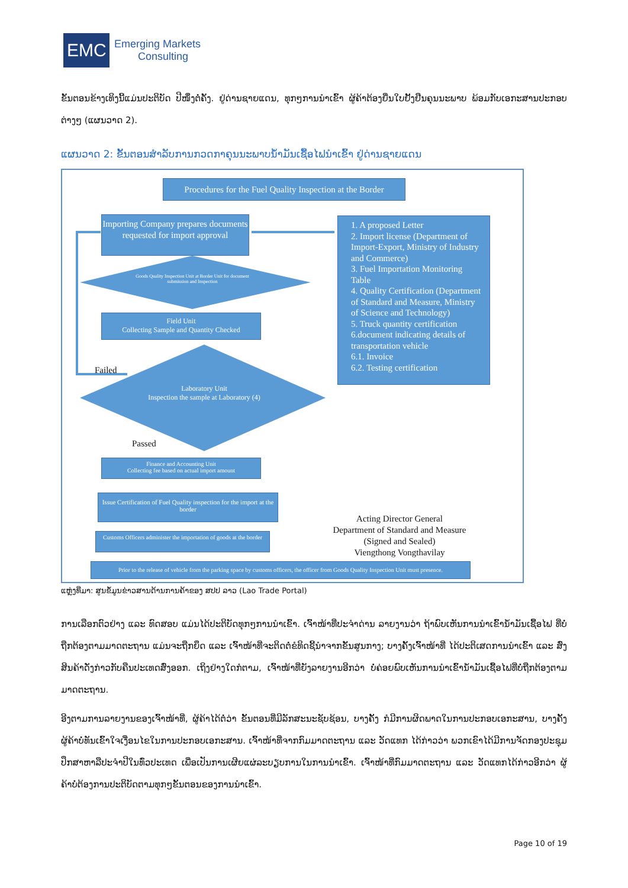EMC
Emerging Markets
Consulting
ຂັ້ນຕອນຂ້າງເທິງນີ້ແມ່ນປະຕິບັດ ປີໜຶ່ງຕໍ່ຄັ້ງ. ຢູ່ດ່ານຊາຍແດນ, ທຸກໆການນຳເຂົ້າ ຜູ້ຄ້າຕ້ອງຍື່ນໃບຢັ້ງຢືນຄຸນນະພາບ ພ້ອມກັບເອກະສານປະກອບຕ່າງໆ (ແຜນວາດ 2).
ແຜນວາດ 2: ຂັ້ນຕອນສຳລັບການກວດກາຄຸນນະພາບນ້ຳມັນເຊື້ອໄຟນຳເຂົ້າ ຢູ່ດ່ານຊາຍແດນ
Procedures for the Fuel Quality Inspection at the Border
Importing Company prepares documents requested for import approval
Goods Quality Inspection Unit at Border Unit for document submission and Inspection
Field Unit
Collecting Sample and Quantity Checked
Failed
Laboratory Unit
Inspection the sample at Laboratory (4)
Passed
Finance and Accounting Unit
Collecting fee based on actual import amount
Issue Certification of Fuel Quality inspection for the import at the border
Customs Officers administer the importation of goods at the border
Prior to the release of vehicle from the parking space by customs officers, the officer from Goods Quality Inspection Unit must presence.
1. A proposed Letter
2. Import license (Department of Import-Export, Ministry of Industry and Commerce)
3. Fuel Importation Monitoring Table
4. Quality Certification (Department of Standard and Measure, Ministry of Science and Technology)
5. Truck quantity certification
6.document indicating details of transportation vehicle
6.1. Invoice
6.2. Testing certification
Acting Director General
Department of Standard and Measure
(Signed and Sealed)
Viengthong Vongthavilay
ແຫຼ່ງທີ່ມາ: ສູນຂໍ້ມູນຂ່າວສານດ້ານການຄ້າຂອງ ສປປ ລາວ (Lao Trade Portal)
ການເລືອກຕົວຢ່າງ ແລະ ທົດສອບ ແມ່ນໄດ້ປະຕິບັດທຸກໆການນຳເຂົ້າ. ເຈົ້າໜ້າທີ່ປະຈຳດ່ານ ລາຍງານວ່າ ຖ້າພົບເຫັນການນຳເຂົ້ານ້ຳມັນເຊື້ອໄຟ ທີ່ບໍ່ຖືກຕ້ອງຕາມມາດຕະຖານ ແມ່ນຈະຖືກຍຶດ ແລະ ເຈົ້າໜ້າທີ່ຈະຕິດຕໍ່ຂໍທິດຊີ້ນຳຈາກຂັ້ນສູນກາງ; ບາງຄັ້ງເຈົ້າໜ້າທີ່ ໄດ້ປະຕິເສດການນຳເຂົ້າ ແລະ ສົ່ງສິນຄ້າດັ່ງກ່າວກັບຄືນປະເທດສົ່ງອອກ. ເຖິງຢ່າງໃດກໍຕາມ, ເຈົ້າໜ້າທີ່ຍັງລາຍງານອີກວ່າ ບໍ່ຄ່ອຍພົບເຫັນການນຳເຂົ້ານ້ຳມັນເຊື້ອໄຟທີ່ບໍ່ຖືກຕ້ອງຕາມມາດຕະຖານ.
ອີງຕາມການລາຍງານຂອງເຈົ້າໜ້າທີ່, ຜູ້ຄ້າໄດ້ຕໍ່ວ່າ ຂັ້ນຕອນທີ່ມີລັກສະນະຊັບຊ້ອນ, ບາງຄັ້ງ ກໍມີການຜິດພາດໃນການປະກອບເອກະສານ, ບາງຄັ້ງ ຜູ້ຄ້າບໍ່ທັນເຂົ້າໃຈເງື່ອນໄຂໃນການປະກອບເອກະສານ. ເຈົ້າໜ້າທີ່ຈາກກົມມາດຕະຖານ ແລະ ວັດແທກ ໄດ້ກ່າວວ່າ ພວກເຂົາໄດ້ມີການຈັດກອງປະຊຸມປຶກສາຫາລືປະຈຳປີໃນທົ່ວປະເທດ ເພື່ອເປັນການເຜີຍແຜ່ລະບຽບການໃນການນຳເຂົ້າ. ເຈົ້າໜ້າທີ່ກົມມາດຕະຖານ ແລະ ວັດແທກໄດ້ກ່າວອີກວ່າ ຜູ້ຄ້າບໍ່ຕ້ອງການປະຕິບັດຕາມທຸກໆຂັ້ນຕອນຂອງການນຳເຂົ້າ.
Page 10 of 19